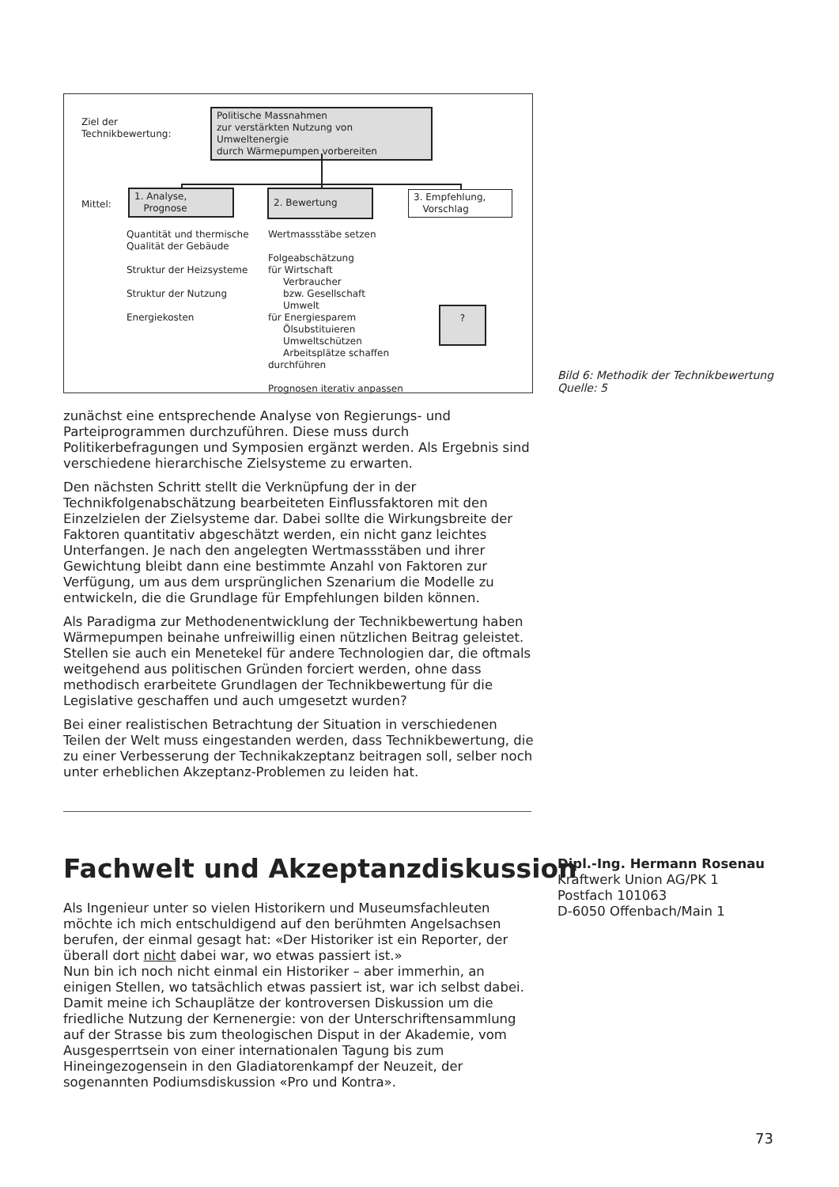Ziel der
Technikbewertung:
Politische Massnahmen
zur verstärkten Nutzung von Umweltenergie
durch Wärmepumpen vorbereiten
Mittel:
1. Analyse,
Prognose
2. Bewertung
3. Empfehlung,
Vorschlag
Quantität und thermische
Qualität der Gebäude
Struktur der Heizsysteme
Struktur der Nutzung
Energiekosten
Wertmassstäbe setzen
Folgeabschätzung
für Wirtschaft
Verbraucher
bzw. Gesellschaft
Umwelt
für Energiesparem
Ölsubstituieren
Umweltschützen
Arbeitsplätze schaffen
durchführen
Prognosen iterativ anpassen
?
Bild 6: Methodik der Technikbewertung
Quelle: 5
zunächst eine entsprechende Analyse von Regierungs- und Parteiprogrammen durchzuführen. Diese muss durch Politikerbefragungen und Symposien ergänzt werden. Als Ergebnis sind verschiedene hierarchische Zielsysteme zu erwarten.
Den nächsten Schritt stellt die Verknüpfung der in der Technikfolgenabschätzung bearbeiteten Einflussfaktoren mit den Einzelzielen der Zielsysteme dar. Dabei sollte die Wirkungsbreite der Faktoren quantitativ abgeschätzt werden, ein nicht ganz leichtes Unterfangen. Je nach den angelegten Wertmassstäben und ihrer Gewichtung bleibt dann eine bestimmte Anzahl von Faktoren zur Verfügung, um aus dem ursprünglichen Szenarium die Modelle zu entwickeln, die die Grundlage für Empfehlungen bilden können.
Als Paradigma zur Methodenentwicklung der Technikbewertung haben Wärmepumpen beinahe unfreiwillig einen nützlichen Beitrag geleistet. Stellen sie auch ein Menetekel für andere Technologien dar, die oftmals weitgehend aus politischen Gründen forciert werden, ohne dass methodisch erarbeitete Grundlagen der Technikbewertung für die Legislative geschaffen und auch umgesetzt wurden?
Bei einer realistischen Betrachtung der Situation in verschiedenen Teilen der Welt muss eingestanden werden, dass Technikbewertung, die zu einer Verbesserung der Technikakzeptanz beitragen soll, selber noch unter erheblichen Akzeptanz-Problemen zu leiden hat.
Fachwelt und Akzeptanzdiskussion
Dipl.-Ing. Hermann Rosenau
Kraftwerk Union AG/PK 1
Postfach 101063
D-6050 Offenbach/Main 1
Als Ingenieur unter so vielen Historikern und Museumsfachleuten möchte ich mich entschuldigend auf den berühmten Angelsachsen berufen, der einmal gesagt hat: «Der Historiker ist ein Reporter, der überall dort nicht dabei war, wo etwas passiert ist.»
Nun bin ich noch nicht einmal ein Historiker – aber immerhin, an einigen Stellen, wo tatsächlich etwas passiert ist, war ich selbst dabei. Damit meine ich Schauplätze der kontroversen Diskussion um die friedliche Nutzung der Kernenergie: von der Unterschriftensammlung auf der Strasse bis zum theologischen Disput in der Akademie, vom Ausgesperrtsein von einer internationalen Tagung bis zum Hineingezogensein in den Gladiatorenkampf der Neuzeit, der sogenannten Podiumsdiskussion «Pro und Kontra».
73